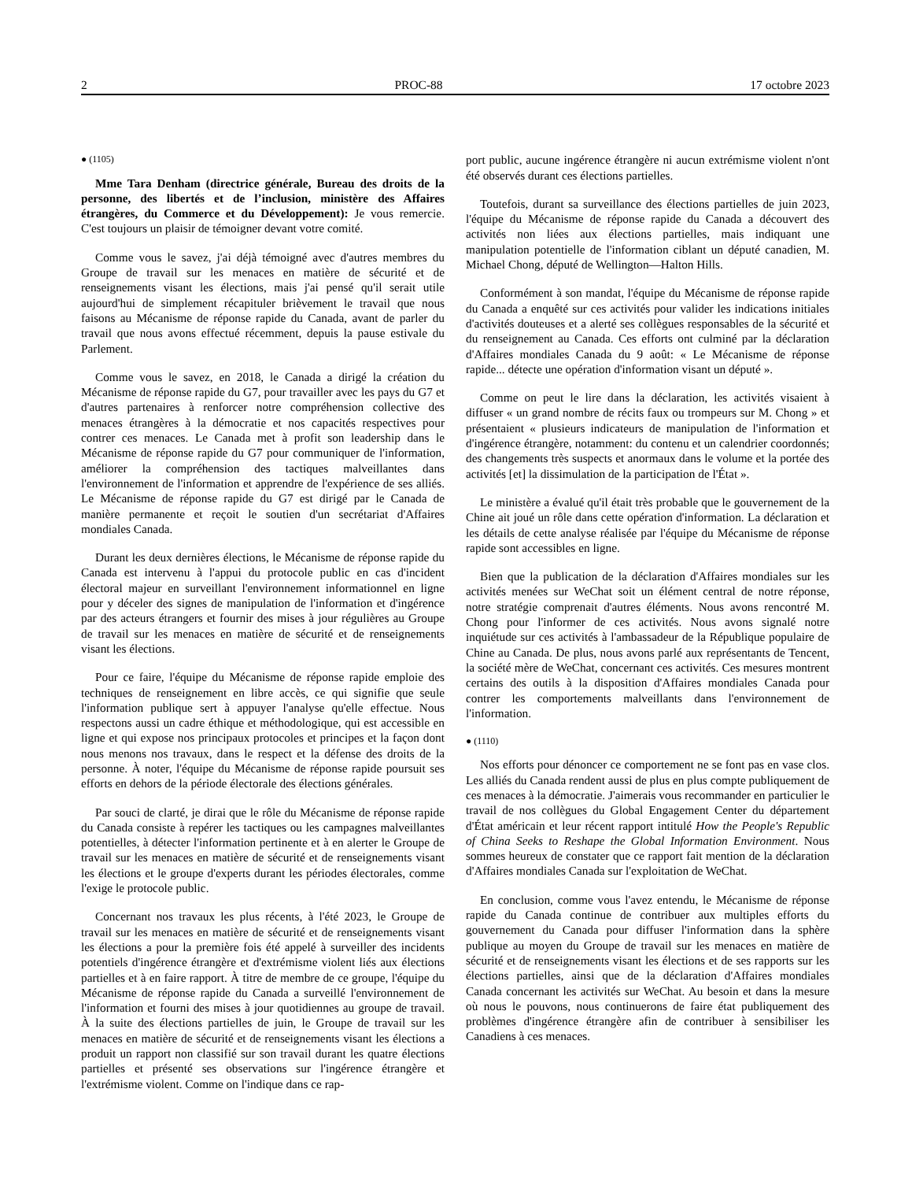2 PROC-88 17 octobre 2023
● (1105)
Mme Tara Denham (directrice générale, Bureau des droits de la personne, des libertés et de l’inclusion, ministère des Affaires étrangères, du Commerce et du Développement): Je vous remercie. C'est toujours un plaisir de témoigner devant votre comité.
Comme vous le savez, j'ai déjà témoigné avec d'autres membres du Groupe de travail sur les menaces en matière de sécurité et de renseignements visant les élections, mais j'ai pensé qu'il serait utile aujourd'hui de simplement récapituler brièvement le travail que nous faisons au Mécanisme de réponse rapide du Canada, avant de parler du travail que nous avons effectué récemment, depuis la pause estivale du Parlement.
Comme vous le savez, en 2018, le Canada a dirigé la création du Mécanisme de réponse rapide du G7, pour travailler avec les pays du G7 et d'autres partenaires à renforcer notre compréhension collective des menaces étrangères à la démocratie et nos capacités respectives pour contrer ces menaces. Le Canada met à profit son leadership dans le Mécanisme de réponse rapide du G7 pour communiquer de l'information, améliorer la compréhension des tactiques malveillantes dans l'environnement de l'information et apprendre de l'expérience de ses alliés. Le Mécanisme de réponse rapide du G7 est dirigé par le Canada de manière permanente et reçoit le soutien d'un secrétariat d'Affaires mondiales Canada.
Durant les deux dernières élections, le Mécanisme de réponse rapide du Canada est intervenu à l'appui du protocole public en cas d'incident électoral majeur en surveillant l'environnement informationnel en ligne pour y déceler des signes de manipulation de l'information et d'ingérence par des acteurs étrangers et fournir des mises à jour régulières au Groupe de travail sur les menaces en matière de sécurité et de renseignements visant les élections.
Pour ce faire, l'équipe du Mécanisme de réponse rapide emploie des techniques de renseignement en libre accès, ce qui signifie que seule l'information publique sert à appuyer l'analyse qu'elle effectue. Nous respectons aussi un cadre éthique et méthodologique, qui est accessible en ligne et qui expose nos principaux protocoles et principes et la façon dont nous menons nos travaux, dans le respect et la défense des droits de la personne. À noter, l'équipe du Mécanisme de réponse rapide poursuit ses efforts en dehors de la période électorale des élections générales.
Par souci de clarté, je dirai que le rôle du Mécanisme de réponse rapide du Canada consiste à repérer les tactiques ou les campagnes malveillantes potentielles, à détecter l'information pertinente et à en alerter le Groupe de travail sur les menaces en matière de sécurité et de renseignements visant les élections et le groupe d'experts durant les périodes électorales, comme l'exige le protocole public.
Concernant nos travaux les plus récents, à l'été 2023, le Groupe de travail sur les menaces en matière de sécurité et de renseignements visant les élections a pour la première fois été appelé à surveiller des incidents potentiels d'ingérence étrangère et d'extrémisme violent liés aux élections partielles et à en faire rapport. À titre de membre de ce groupe, l'équipe du Mécanisme de réponse rapide du Canada a surveillé l'environnement de l'information et fourni des mises à jour quotidiennes au groupe de travail. À la suite des élections partielles de juin, le Groupe de travail sur les menaces en matière de sécurité et de renseignements visant les élections a produit un rapport non classifié sur son travail durant les quatre élections partielles et présenté ses observations sur l'ingérence étrangère et l'extrémisme violent. Comme on l'indique dans ce rap-
port public, aucune ingérence étrangère ni aucun extrémisme violent n'ont été observés durant ces élections partielles.
Toutefois, durant sa surveillance des élections partielles de juin 2023, l'équipe du Mécanisme de réponse rapide du Canada a découvert des activités non liées aux élections partielles, mais indiquant une manipulation potentielle de l'information ciblant un député canadien, M. Michael Chong, député de Wellington—Halton Hills.
Conformément à son mandat, l'équipe du Mécanisme de réponse rapide du Canada a enquêté sur ces activités pour valider les indications initiales d'activités douteuses et a alerté ses collègues responsables de la sécurité et du renseignement au Canada. Ces efforts ont culminé par la déclaration d'Affaires mondiales Canada du 9 août: « Le Mécanisme de réponse rapide... détecte une opération d'information visant un député ».
Comme on peut le lire dans la déclaration, les activités visaient à diffuser « un grand nombre de récits faux ou trompeurs sur M. Chong » et présentaient « plusieurs indicateurs de manipulation de l'information et d'ingérence étrangère, notamment: du contenu et un calendrier coordonnés; des changements très suspects et anormaux dans le volume et la portée des activités [et] la dissimulation de la participation de l'État ».
Le ministère a évalué qu'il était très probable que le gouvernement de la Chine ait joué un rôle dans cette opération d'information. La déclaration et les détails de cette analyse réalisée par l'équipe du Mécanisme de réponse rapide sont accessibles en ligne.
Bien que la publication de la déclaration d'Affaires mondiales sur les activités menées sur WeChat soit un élément central de notre réponse, notre stratégie comprenait d'autres éléments. Nous avons rencontré M. Chong pour l'informer de ces activités. Nous avons signalé notre inquiétude sur ces activités à l'ambassadeur de la République populaire de Chine au Canada. De plus, nous avons parlé aux représentants de Tencent, la société mère de WeChat, concernant ces activités. Ces mesures montrent certains des outils à la disposition d'Affaires mondiales Canada pour contrer les comportements malveillants dans l'environnement de l'information.
● (1110)
Nos efforts pour dénoncer ce comportement ne se font pas en vase clos. Les alliés du Canada rendent aussi de plus en plus compte publiquement de ces menaces à la démocratie. J'aimerais vous recommander en particulier le travail de nos collègues du Global Engagement Center du département d'État américain et leur récent rapport intitulé How the People's Republic of China Seeks to Reshape the Global Information Environment. Nous sommes heureux de constater que ce rapport fait mention de la déclaration d'Affaires mondiales Canada sur l'exploitation de WeChat.
En conclusion, comme vous l'avez entendu, le Mécanisme de réponse rapide du Canada continue de contribuer aux multiples efforts du gouvernement du Canada pour diffuser l'information dans la sphère publique au moyen du Groupe de travail sur les menaces en matière de sécurité et de renseignements visant les élections et de ses rapports sur les élections partielles, ainsi que de la déclaration d'Affaires mondiales Canada concernant les activités sur WeChat. Au besoin et dans la mesure où nous le pouvons, nous continuerons de faire état publiquement des problèmes d'ingérence étrangère afin de contribuer à sensibiliser les Canadiens à ces menaces.